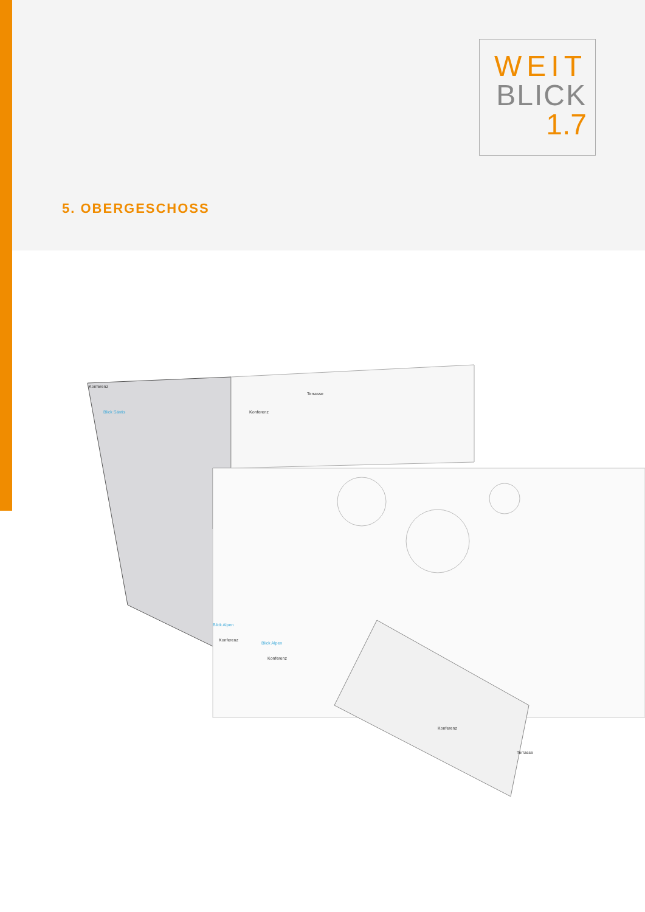WEIT
BLICK
1.7
5. OBERGESCHOSS
Konferenz
Terrasse
Konferenz
Blick Säntis
Blick Alpen
Konferenz
Blick Alpen
Konferenz
Konferenz
Terrasse